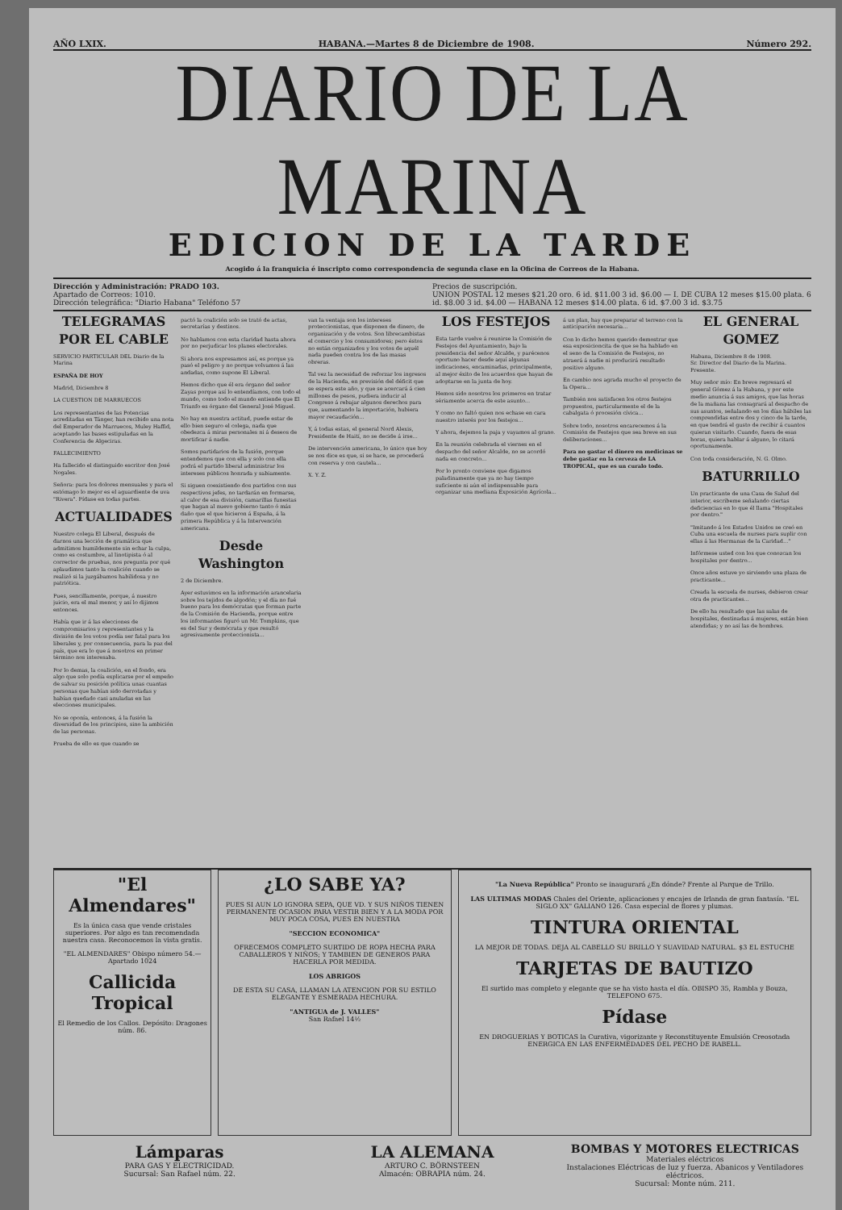AÑO LXIX. HABANA.—Martes 8 de Diciembre de 1908. Número 292.
DIARIO DE LA MARINA
EDICION DE LA TARDE
Acogido á la franquicia é inscripto como correspondencia de segunda clase en la Oficina de Correos de la Habana.
Dirección y Administración: PRADO 103.
Apartado de Correos: 1010.
Dirección telegráfica: "Diario Habana" Teléfono 57
Precios de suscripción.
UNION POSTAL 12 meses $21.20 oro. 6 id. $11.00 3 id. $6.00 — I. DE CUBA 12 meses $15.00 plata. 6 id. $8.00 3 id. $4.00 — HABANA 12 meses $14.00 plata. 6 id. $7.00 3 id. $3.75
TELEGRAMAS POR EL CABLE
SERVICIO PARTICULAR DEL Diario de la Marina
ESPAÑA DE HOY
Madrid, Diciembre 8
LA CUESTION DE MARRUECOS
Los representantes de las Potencias acreditadas en Tánger, han recibido una nota del Emperador de Marruecos, Muley Haffid, aceptando las bases estipuladas en la Conferencia de Algeciras.
FALLECIMIENTO
Ha fallecido el distinguido escritor don José Nogales.
Señora: para los dolores mensuales y para el estómago lo mejor es el aguardiente de uva "Rivera". Pídase en todas partes.
ACTUALIDADES
Nuestro colega El Liberal, después de darnos una lección de gramática que admitimos humildemente sin echar la culpa, como es costumbre, al linotipista ó al corrector de pruebas, nos pregunta por qué aplaudimos tanto la coalición cuando se realizó si la juzgábamos habilidosa y no patriótica.
Pues, sencillamente, porque, á nuestro juicio, era el mal menor, y así lo dijimos entonces.
Había que ir á las elecciones de compromisarios y representantes y la división de los votos podía ser fatal para los liberales y, por consecuencia, para la paz del país, que era lo que á nosotros en primer término nos interesaba.
Por lo demas, la coalición, en el fondo, era algo que solo podía explicarse por el empeño de salvar su posición política unas cuantas personas que habían sido derrotadas y habían quedado casi anuladas en las elecciones municipales.
No se oponía, entonces, á la fusión la diversidad de los principios, sino la ambición de las personas.
Prueba de ello es que cuando se
pactó la coalición solo se trató de actas, secretarías y destinos.
No hablamos con esta claridad hasta ahora por no perjudicar los planes electorales.
Si ahora nos expresamos así, es porque ya pasó el peligro y no porque volvamos á las andadas, como supone El Liberal.
Hemos dicho que él era órgano del señor Zayas porque así lo entendíamos, con todo el mundo, como todo el mundo entiende que El Triunfo es órgano del General José Miguel.
No hay en nuestra actitud, puede estar de ello bien seguro el colega, nada que obedezca á miras personales ni á deseos de mortificar á nadie.
Somos partidarios de la fusión, porque entendemos que con ella y solo con ella podrá el partido liberal administrar los intereses públicos honrada y sabiamente.
Si siguen coexistiendo dos partidos con sus respectivos jefes, no tardarán en formarse, al calor de esa división, camarillas funestas que hagan al nuevo gobierno tanto ó más daño que el que hicieron á España, á la primera República y á la Intervención americana.
Desde Washington
2 de Diciembre.
Ayer estuvimos en la información arancelaria sobre los tejidos de algodón; y el día no fué bueno para los demócratas que forman parte de la Comisión de Hacienda, porque entre los informantes figuró un Mr. Tompkins, que es del Sur y demócrata y que resultó agresivamente proteccionista...
van la ventaja son los intereses proteccionistas, que disponen de dinero, de organización y de votos. Son librecambistas el comercio y los consumidores; pero éstos no están organizados y los votos de aquél nada pueden contra los de las masas obreras.
Tal vez la necesidad de reforzar los ingresos de la Hacienda, en previsión del déficit que se espera este año, y que se acercará á cien millones de pesos, pudiera inducir al Congreso á rebajar algunos derechos para que, aumentando la importación, hubiera mayor recaudación...
Y, á todas estas, el general Nord Alexis, Presidente de Haití, no se decide á irse...
De intervención americana, lo único que hoy se nos dice es que, si se hace, se procederá con reserva y con cautela...
X. Y. Z.
LOS FESTEJOS
Esta tarde vuelve á reunirse la Comisión de Festejos del Ayuntamiento, bajo la presidencia del señor Alcalde, y parécenos oportuno hacer desde aquí algunas indicaciones, encaminadas, principalmente, al mejor éxito de los acuerdos que hayan de adoptarse en la junta de hoy.
Hemos sido nosotros los primeros en tratar sériamente acerca de este asunto...
Y como no faltó quien nos echase en cara nuestro interés por los festejos...
Y ahora, dejemos la paja y vayamos al grano.
En la reunión celebrada el viernes en el despacho del señor Alcalde, no se acordó nada en concreto...
Por lo pronto conviene que digamos paladinamente que ya no hay tiempo suficiente ni aún el indispensable para organizar una mediana Exposición Agrícola...
á un plan, hay que preparar el terreno con la anticipación necesaria...
Con lo dicho hemos querido demostrar que esa exposicioncita de que se ha hablado en el seno de la Comisión de Festejos, no atraerá á nadie ni producirá resultado positivo alguno.
En cambio nos agrada mucho el proyecto de la Opera...
También nos satisfacen los otros festejos propuestos, particularmente el de la cabalgata ó procesión cívica...
Sobre todo, nosotros encarecemos á la Comisión de Festejos que sea breve en sus deliberaciones...
Para no gastar el dinero en medicinas se debe gastar en la cerveza de LA TROPICAL, que es un curalo todo.
EL GENERAL GOMEZ
Habana, Diciembre 8 de 1908.
Sr. Director del Diario de la Marina. Presente.
Muy señor mío: En breve regresará el general Gómez á la Habana, y por este medio anuncia á sus amigos, que las horas de la mañana las consagrará al despacho de sus asuntos, señalando en los días hábiles las comprendidas entre dos y cinco de la tarde, en que tendrá el gusto de recibir á cuantos quieran visitarlo. Cuando, fuera de esas horas, quiera hablar á alguno, lo citará oportunamente.
Con toda consideración, N. G. Olmo.
BATURRILLO
Un practicante de una Casa de Salud del interior, escribeme señalando ciertas deficiencias en lo que él llama "Hospitales por dentro."
"Imitando á los Estados Unidos se creó en Cuba una escuela de nurses para suplir con ellas á las Hermanas de la Caridad..."
Infórmese usted con los que conozcan los hospitales por dentro...
Once años estuve yo sirviendo una plaza de practicante...
Creada la escuela de nurses, debieron crear otra de practicantes...
De ello ha resultado que las salas de hospitales, destinadas á mujeres, están bien atendidas; y no así las de hombres.
"El Almendares"
Es la única casa que vende cristales superiores. Por algo es tan recomendada nuestra casa. Reconocemos la vista gratis.
"EL ALMENDARES" Obispo número 54.— Apartado 1024
Callicida Tropical
El Remedio de los Callos. Depósito: Dragones núm. 86.
¿LO SABE YA?
PUES SI AUN LO IGNORA SEPA, QUE VD. Y SUS NIÑOS TIENEN PERMANENTE OCASION PARA VESTIR BIEN Y A LA MODA POR MUY POCA COSA, PUES EN NUESTRA
"SECCION ECONOMICA"
OFRECEMOS COMPLETO SURTIDO DE ROPA HECHA PARA CABALLEROS Y NIÑOS; Y TAMBIEN DE GENEROS PARA HACERLA POR MEDIDA.
LOS ABRIGOS
DE ESTA SU CASA, LLAMAN LA ATENCION POR SU ESTILO ELEGANTE Y ESMERADA HECHURA.
"ANTIGUA de J. VALLES"
San Rafael 14½
"La Nueva República" Pronto se inaugurará ¿En dónde? Frente al Parque de Trillo.
LAS ULTIMAS MODAS Chales del Oriente, aplicaciones y encajes de Irlanda de gran fantasía. "EL SIGLO XX" GALIANO 126. Casa especial de flores y plumas.
TINTURA ORIENTAL
LA MEJOR DE TODAS. DEJA AL CABELLO SU BRILLO Y SUAVIDAD NATURAL. $3 EL ESTUCHE
TARJETAS DE BAUTIZO
El surtido mas completo y elegante que se ha visto hasta el día. OBISPO 35, Rambla y Bouza, TELEFONO 675.
Pídase
EN DROGUERIAS Y BOTICAS la Curativa, vigorizante y Reconstituyente Emulsión Creosotada ENERGICA EN LAS ENFERMEDADES DEL PECHO DE RABELL.
Lámparas
PARA GAS Y ELECTRICIDAD.
Sucursal: San Rafael núm. 22.
LA ALEMANA
ARTURO C. BÖRNSTEEN
Almacén: OBRAPIA núm. 24.
BOMBAS Y MOTORES ELECTRICAS
Materiales eléctricos
Instalaciones Eléctricas de luz y fuerza. Abanicos y Ventiladores eléctricos.
Sucursal: Monte núm. 211.